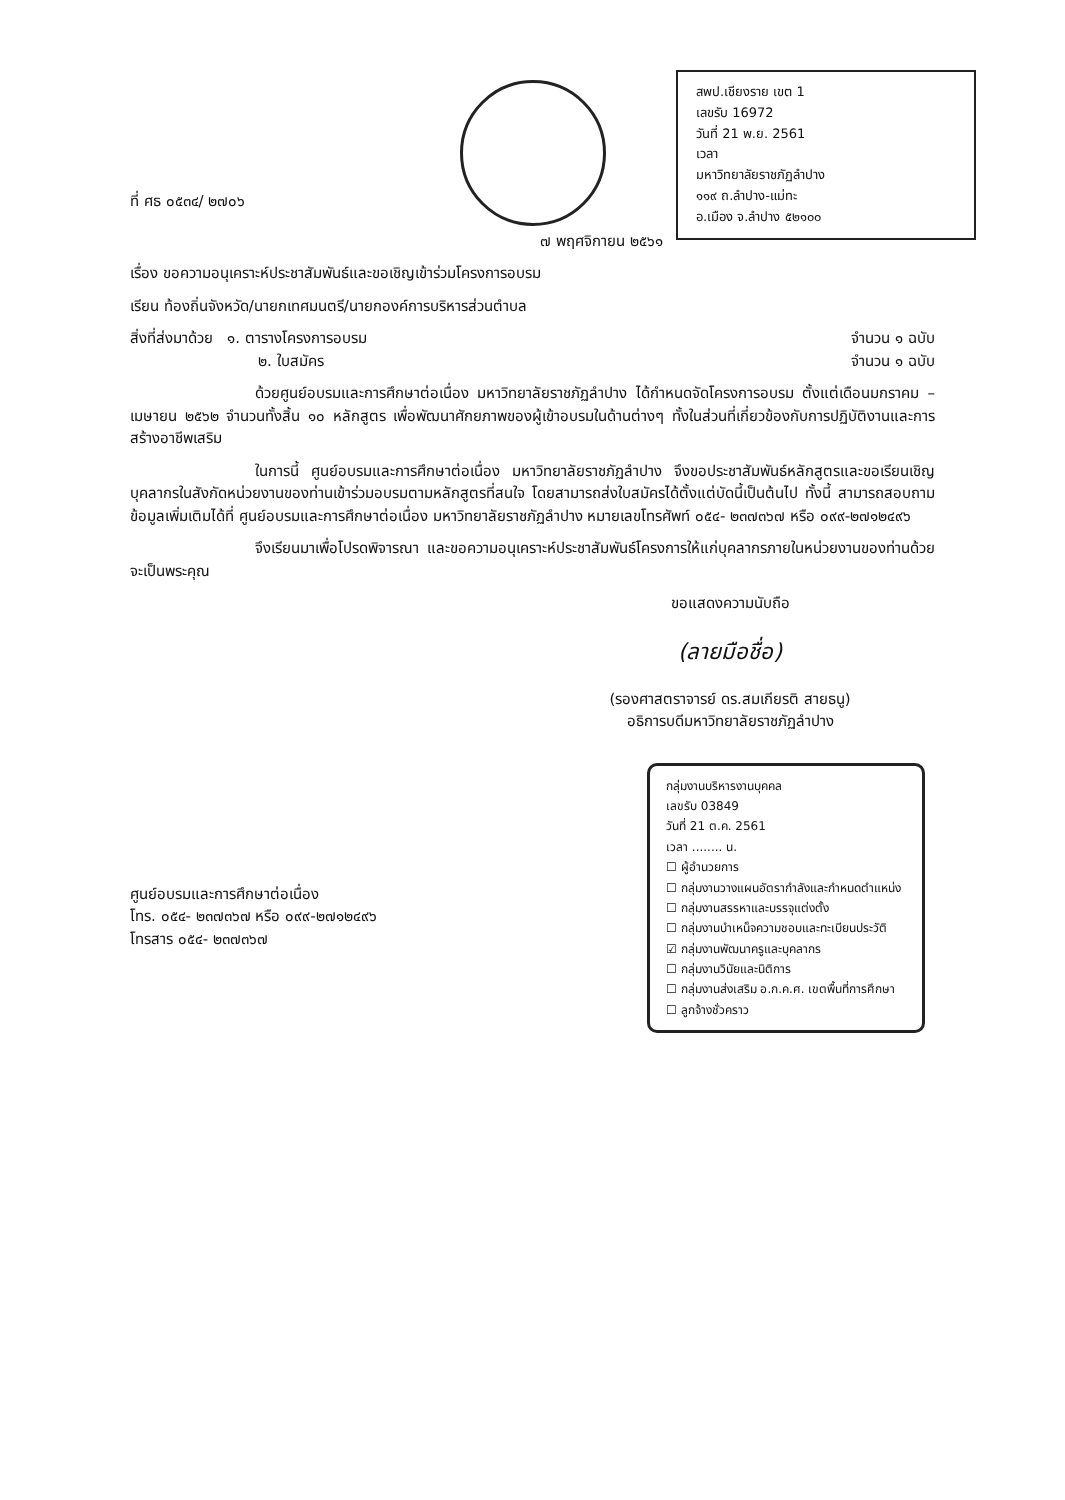ที่ ศธ ๐๕๓๔/ ๒๗๐๖
สพป.เชียงราย เขต 1
เลขรับ 16972
วันที่ 21 พ.ย. 2561
เวลา
มหาวิทยาลัยราชภัฏลำปาง
๑๑๙ ถ.ลำปาง-แม่ทะ
อ.เมือง จ.ลำปาง ๕๒๑๐๐
๗ พฤศจิกายน ๒๕๖๑
เรื่อง ขอความอนุเคราะห์ประชาสัมพันธ์และขอเชิญเข้าร่วมโครงการอบรม
เรียน ท้องถิ่นจังหวัด/นายกเทศมนตรี/นายกองค์การบริหารส่วนตำบล
สิ่งที่ส่งมาด้วย ๑. ตารางโครงการอบรม จำนวน ๑ ฉบับ
๒. ใบสมัคร จำนวน ๑ ฉบับ
ด้วยศูนย์อบรมและการศึกษาต่อเนื่อง มหาวิทยาลัยราชภัฏลำปาง ได้กำหนดจัดโครงการอบรม ตั้งแต่เดือนมกราคม – เมษายน ๒๕๖๒ จำนวนทั้งสิ้น ๑๐ หลักสูตร เพื่อพัฒนาศักยภาพของผู้เข้าอบรมในด้านต่างๆ ทั้งในส่วนที่เกี่ยวข้องกับการปฏิบัติงานและการสร้างอาชีพเสริม
ในการนี้ ศูนย์อบรมและการศึกษาต่อเนื่อง มหาวิทยาลัยราชภัฏลำปาง จึงขอประชาสัมพันธ์หลักสูตรและขอเรียนเชิญบุคลากรในสังกัดหน่วยงานของท่านเข้าร่วมอบรมตามหลักสูตรที่สนใจ โดยสามารถส่งใบสมัครได้ตั้งแต่บัดนี้เป็นต้นไป ทั้งนี้ สามารถสอบถามข้อมูลเพิ่มเติมได้ที่ ศูนย์อบรมและการศึกษาต่อเนื่อง มหาวิทยาลัยราชภัฏลำปาง หมายเลขโทรศัพท์ ๐๕๔- ๒๓๗๓๖๗ หรือ ๐๙๙-๒๗๑๒๔๙๖
จึงเรียนมาเพื่อโปรดพิจารณา และขอความอนุเคราะห์ประชาสัมพันธ์โครงการให้แก่บุคลากรภายในหน่วยงานของท่านด้วย จะเป็นพระคุณ
ขอแสดงความนับถือ
(ลายมือชื่อ)
(รองศาสตราจารย์ ดร.สมเกียรติ สายธนู)
อธิการบดีมหาวิทยาลัยราชภัฏลำปาง
ศูนย์อบรมและการศึกษาต่อเนื่อง
โทร. ๐๕๔- ๒๓๗๓๖๗ หรือ ๐๙๙-๒๗๑๒๔๙๖
โทรสาร ๐๕๔- ๒๓๗๓๖๗
กลุ่มงานบริหารงานบุคคล
เลขรับ 03849
วันที่ 21 ต.ค. 2561
เวลา ........ น.
☐ ผู้อำนวยการ
☐ กลุ่มงานวางแผนอัตรากำลังและกำหนดตำแหน่ง
☐ กลุ่มงานสรรหาและบรรจุแต่งตั้ง
☐ กลุ่มงานบำเหน็จความชอบและทะเบียนประวัติ
☑ กลุ่มงานพัฒนาครูและบุคลากร
☐ กลุ่มงานวินัยและนิติการ
☐ กลุ่มงานส่งเสริม อ.ก.ค.ศ. เขตพื้นที่การศึกษา
☐ ลูกจ้างชั่วคราว